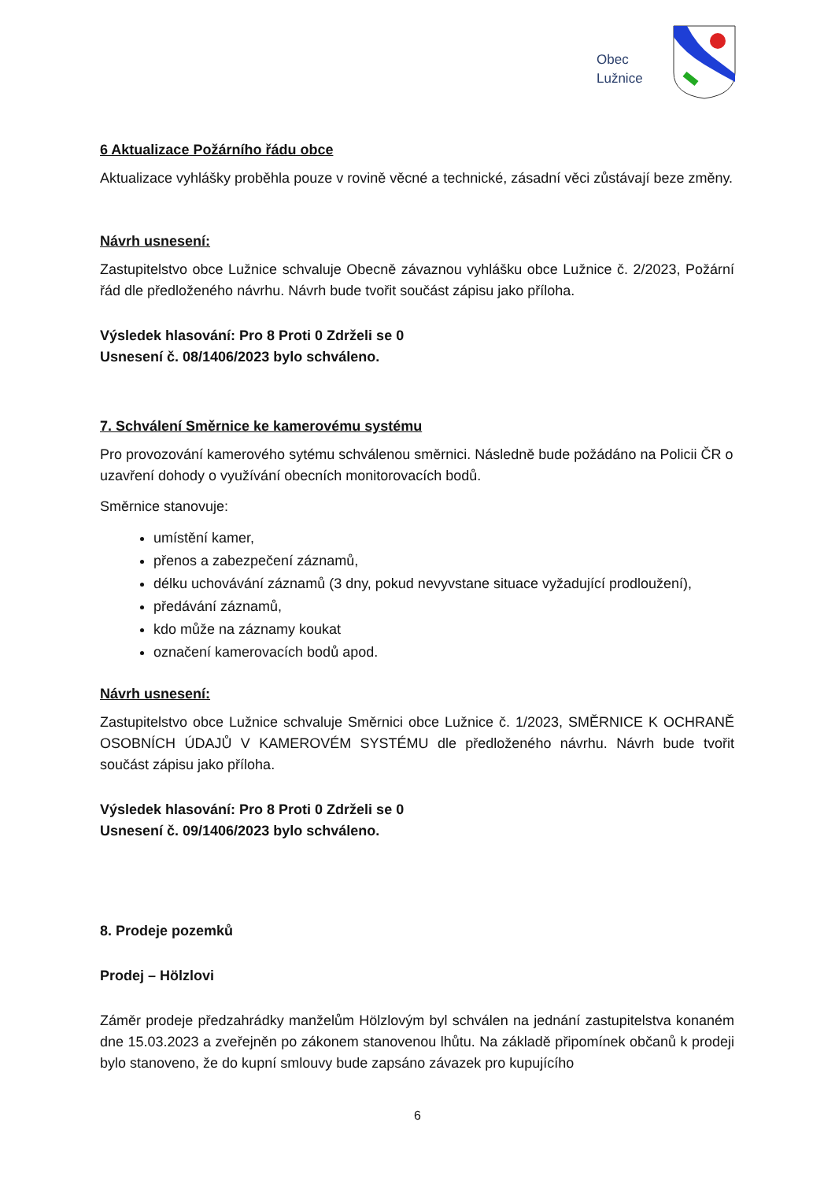Obec
Lužnice
6 Aktualizace Požárního řádu obce
Aktualizace vyhlášky proběhla pouze v rovině věcné a technické, zásadní věci zůstávají beze změny.
Návrh usnesení:
Zastupitelstvo obce Lužnice schvaluje Obecně závaznou vyhlášku obce Lužnice č. 2/2023, Požární řád dle předloženého návrhu. Návrh bude tvořit součást zápisu jako příloha.
Výsledek hlasování: Pro 8 Proti 0 Zdrželi se 0
Usnesení č. 08/1406/2023 bylo schváleno.
7. Schválení Směrnice ke kamerovému systému
Pro provozování kamerového sytému schválenou směrnici. Následně bude požádáno na Policii ČR o uzavření dohody o využívání obecních monitorovacích bodů.
Směrnice stanovuje:
umístění kamer,
přenos a zabezpečení záznamů,
délku uchovávání záznamů (3 dny, pokud nevyvstane situace vyžadující prodloužení),
předávání záznamů,
kdo může na záznamy koukat
označení kamerovacích bodů apod.
Návrh usnesení:
Zastupitelstvo obce Lužnice schvaluje Směrnici obce Lužnice č. 1/2023, SMĚRNICE K OCHRANĚ OSOBNÍCH ÚDAJŮ V KAMEROVÉM SYSTÉMU dle předloženého návrhu. Návrh bude tvořit součást zápisu jako příloha.
Výsledek hlasování: Pro 8 Proti 0 Zdrželi se 0
Usnesení č. 09/1406/2023 bylo schváleno.
8. Prodeje pozemků
Prodej – Hölzlovi
Záměr prodeje předzahrádky manželům Hölzlovým byl schválen na jednání zastupitelstva konaném dne 15.03.2023 a zveřejněn po zákonem stanovenou lhůtu. Na základě připomínek občanů k prodeji bylo stanoveno, že do kupní smlouvy bude zapsáno závazek pro kupujícího
6